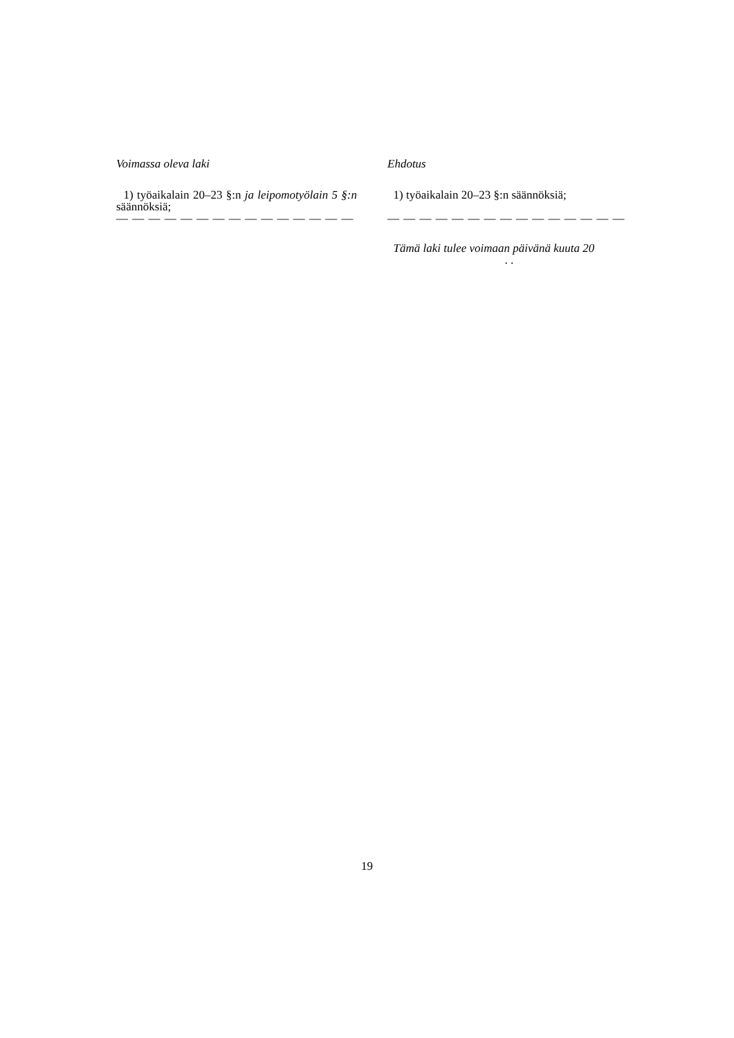| Voimassa oleva laki | Ehdotus |
| --- | --- |
| 1) työaikalain 20–23 §:n ja leipomotyölain 5 §:n säännöksiä; — — — — — — — — — — — — — — — | 1) työaikalain 20–23 §:n säännöksiä; — — — — — — — — — — — — — — — |
| | Tämä laki tulee voimaan päivänä kuuta 20 . . |
19